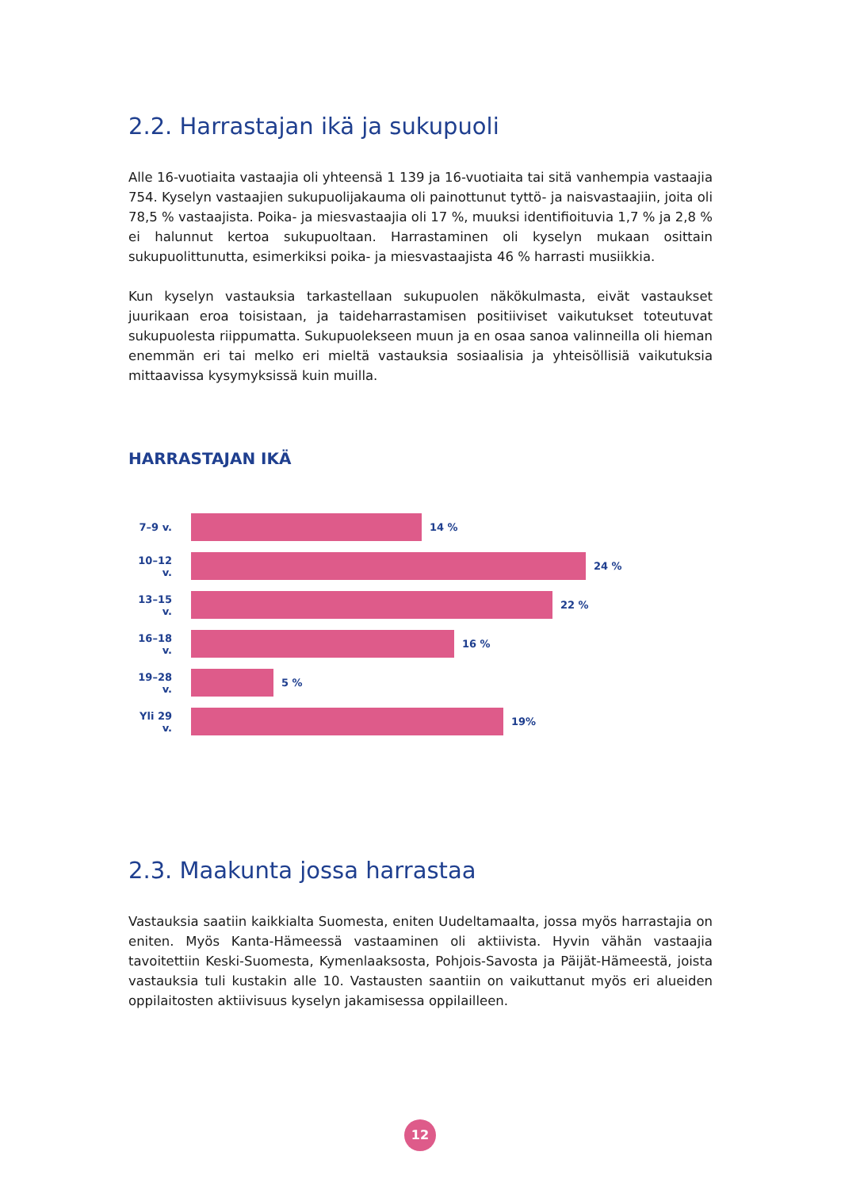2.2. Harrastajan ikä ja sukupuoli
Alle 16-vuotiaita vastaajia oli yhteensä 1 139 ja 16-vuotiaita tai sitä vanhempia vastaajia 754. Kyselyn vastaajien sukupuolijakauma oli painottunut tyttö- ja naisvastaajiin, joita oli 78,5 % vastaajista. Poika- ja miesvastaajia oli 17 %, muuksi identifioituvia 1,7 % ja 2,8 % ei halunnut kertoa sukupuoltaan. Harrastaminen oli kyselyn mukaan osittain sukupuolittunutta, esimerkiksi poika- ja miesvastaajista 46 % harrasti musiikkia.
Kun kyselyn vastauksia tarkastellaan sukupuolen näkökulmasta, eivät vastaukset juurikaan eroa toisistaan, ja taideharrastamisen positiiviset vaikutukset toteutuvat sukupuolesta riippumatta. Sukupuolekseen muun ja en osaa sanoa valinneilla oli hieman enemmän eri tai melko eri mieltä vastauksia sosiaalisia ja yhteisöllisiä vaikutuksia mittaavissa kysymyksissä kuin muilla.
HARRASTAJAN IKÄ
7–9 v. 14 %
10–12 v.
24 %
13–15 v.
22 %
16–18 v.
16 %
19–28 v.
5 %
Yli 29 v.
19%
2.3. Maakunta jossa harrastaa
Vastauksia saatiin kaikkialta Suomesta, eniten Uudeltamaalta, jossa myös harrastajia on eniten. Myös Kanta-Hämeessä vastaaminen oli aktiivista. Hyvin vähän vastaajia tavoitettiin Keski-Suomesta, Kymenlaaksosta, Pohjois-Savosta ja Päijät-Hämeestä, joista vastauksia tuli kustakin alle 10. Vastausten saantiin on vaikuttanut myös eri alueiden oppilaitosten aktiivisuus kyselyn jakamisessa oppilailleen.
12